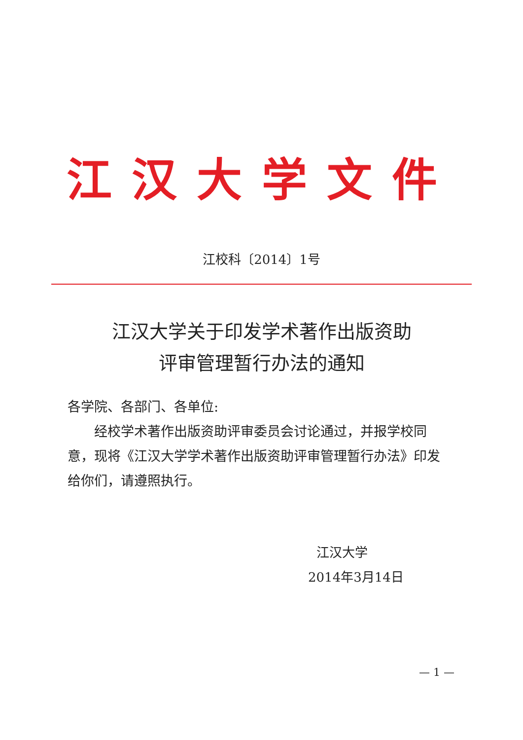江汉大学文件
江校科〔2014〕1号
江汉大学关于印发学术著作出版资助
评审管理暂行办法的通知
各学院、各部门、各单位:
经校学术著作出版资助评审委员会讨论通过，并报学校同意，现将《江汉大学学术著作出版资助评审管理暂行办法》印发给你们，请遵照执行。
江汉大学
2014年3月14日
— 1 —